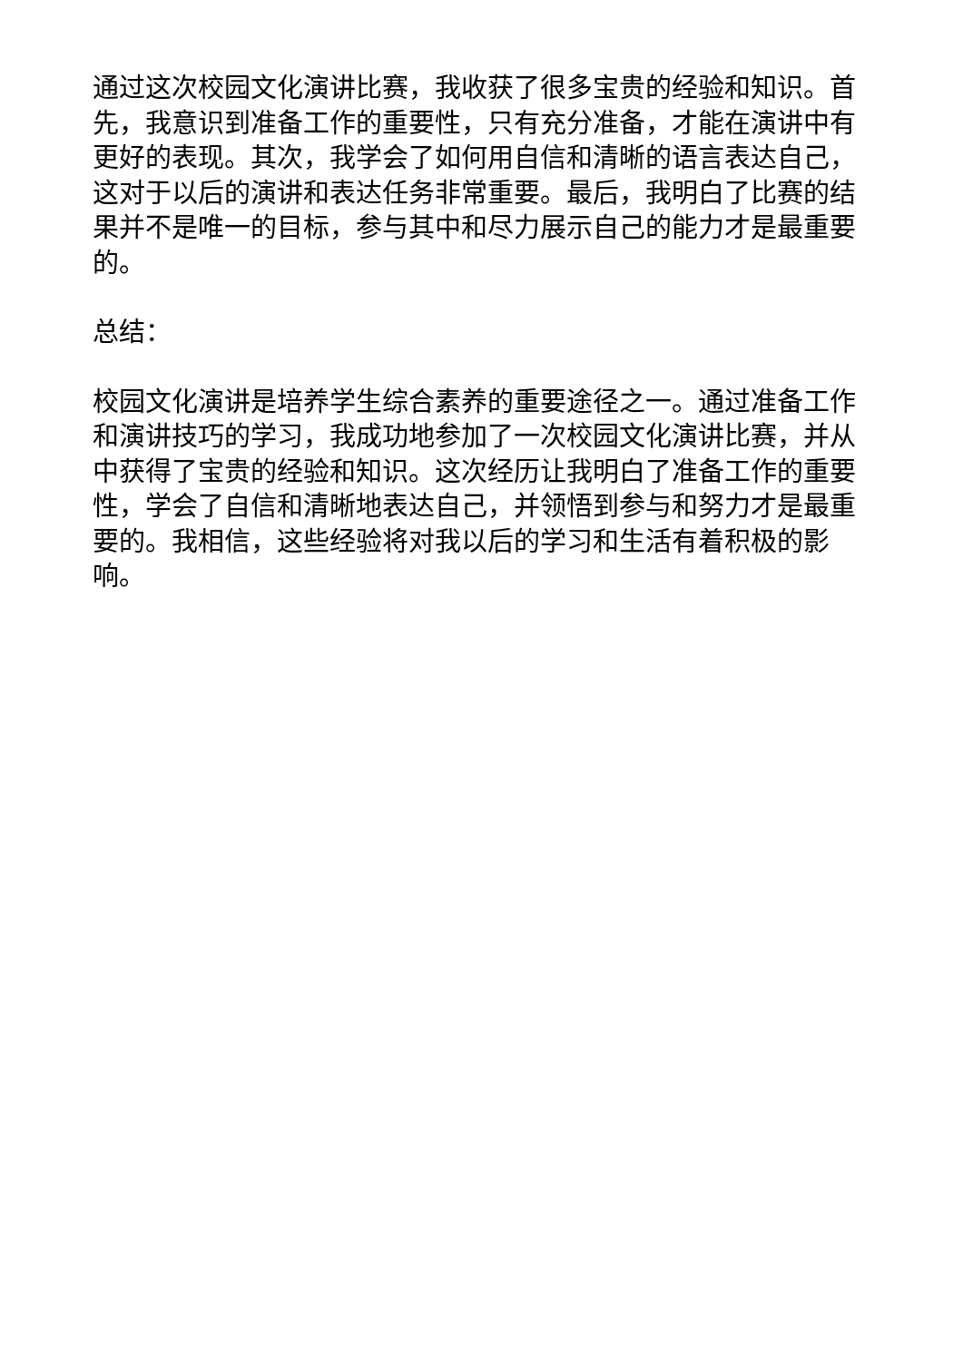通过这次校园文化演讲比赛，我收获了很多宝贵的经验和知识。首先，我意识到准备工作的重要性，只有充分准备，才能在演讲中有更好的表现。其次，我学会了如何用自信和清晰的语言表达自己，这对于以后的演讲和表达任务非常重要。最后，我明白了比赛的结果并不是唯一的目标，参与其中和尽力展示自己的能力才是最重要的。
总结：
校园文化演讲是培养学生综合素养的重要途径之一。通过准备工作和演讲技巧的学习，我成功地参加了一次校园文化演讲比赛，并从中获得了宝贵的经验和知识。这次经历让我明白了准备工作的重要性，学会了自信和清晰地表达自己，并领悟到参与和努力才是最重要的。我相信，这些经验将对我以后的学习和生活有着积极的影响。